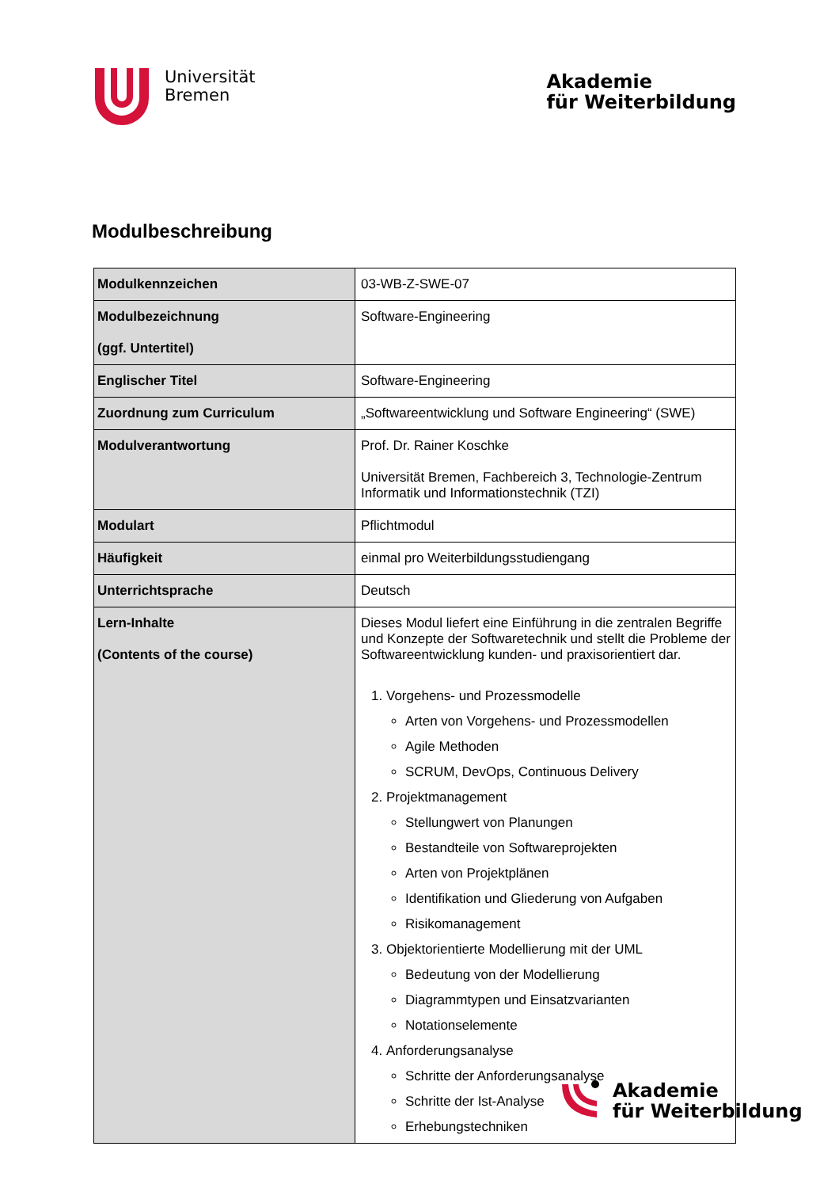Universität
Bremen
Akademie
für Weiterbildung
Modulbeschreibung
| Modulkennzeichen | 03-WB-Z-SWE-07 |
| Modulbezeichnung (ggf. Untertitel) | Software-Engineering |
| Englischer Titel | Software-Engineering |
| Zuordnung zum Curriculum | „Softwareentwicklung und Software Engineering“ (SWE) |
| Modulverantwortung | Prof. Dr. Rainer Koschke Universität Bremen, Fachbereich 3, Technologie-Zentrum Informatik und Informationstechnik (TZI) |
| Modulart | Pflichtmodul |
| Häufigkeit | einmal pro Weiterbildungsstudiengang |
| Unterrichtsprache | Deutsch |
| Lern-Inhalte (Contents of the course) | Dieses Modul liefert eine Einführung in die zentralen Begriffe und Konzepte der Softwaretechnik und stellt die Probleme der Softwareentwicklung kunden- und praxisorientiert dar. 1. Vorgehens- und Prozessmodelle Arten von Vorgehens- und Prozessmodellen Agile Methoden SCRUM, DevOps, Continuous Delivery 2. Projektmanagement Stellungwert von Planungen Bestandteile von Softwareprojekten Arten von Projektplänen Identifikation und Gliederung von Aufgaben Risikomanagement 3. Objektorientierte Modellierung mit der UML Bedeutung von der Modellierung Diagrammtypen und Einsatzvarianten Notationselemente 4. Anforderungsanalyse Schritte der Anforderungsanalyse Schritte der Ist-Analyse Erhebungstechniken |
Akademie
für Weiterbildung